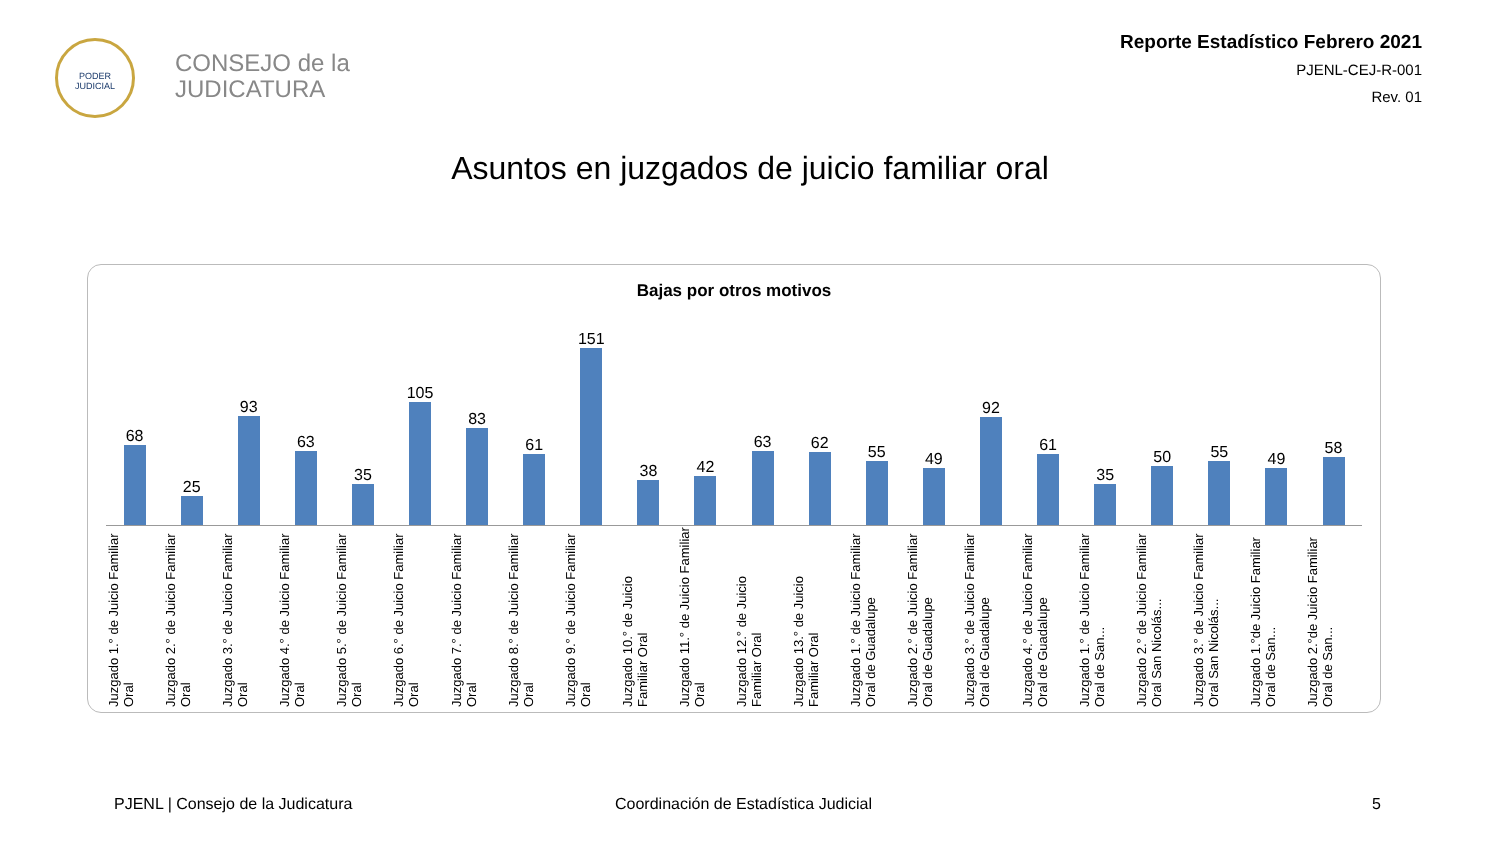PODER JUDICIAL
CONSEJO de la
JUDICATURA
Reporte Estadístico Febrero 2021
PJENL-CEJ-R-001
Rev. 01
Asuntos en juzgados de juicio familiar oral
Bajas por otros motivos
68
25
93
63
35
105
83
61
151
38
42
63
62
55
49
92
61
35
50
55
49
58
Juzgado 1.° de Juicio Familiar Oral
Juzgado 2.° de Juicio Familiar Oral
Juzgado 3.° de Juicio Familiar Oral
Juzgado 4.° de Juicio Familiar Oral
Juzgado 5.° de Juicio Familiar Oral
Juzgado 6.° de Juicio Familiar Oral
Juzgado 7.° de Juicio Familiar Oral
Juzgado 8.° de Juicio Familiar Oral
Juzgado 9.° de Juicio Familiar Oral
Juzgado 10.° de Juicio Familiar Oral
Juzgado 11.° de Juicio Familiar Oral
Juzgado 12.° de Juicio Familiar Oral
Juzgado 13.° de Juicio Familiar Oral
Juzgado 1.° de Juicio Familiar Oral de Guadalupe
Juzgado 2.° de Juicio Familiar Oral de Guadalupe
Juzgado 3.° de Juicio Familiar Oral de Guadalupe
Juzgado 4.° de Juicio Familiar Oral de Guadalupe
Juzgado 1.° de Juicio Familiar Oral de San...
Juzgado 2.° de Juicio Familiar Oral San Nicolás...
Juzgado 3.° de Juicio Familiar Oral San Nicolás...
Juzgado 1.°de Juicio Familiar Oral de San...
Juzgado 2.°de Juicio Familiar Oral de San...
PJENL | Consejo de la Judicatura
Coordinación de Estadística Judicial
5